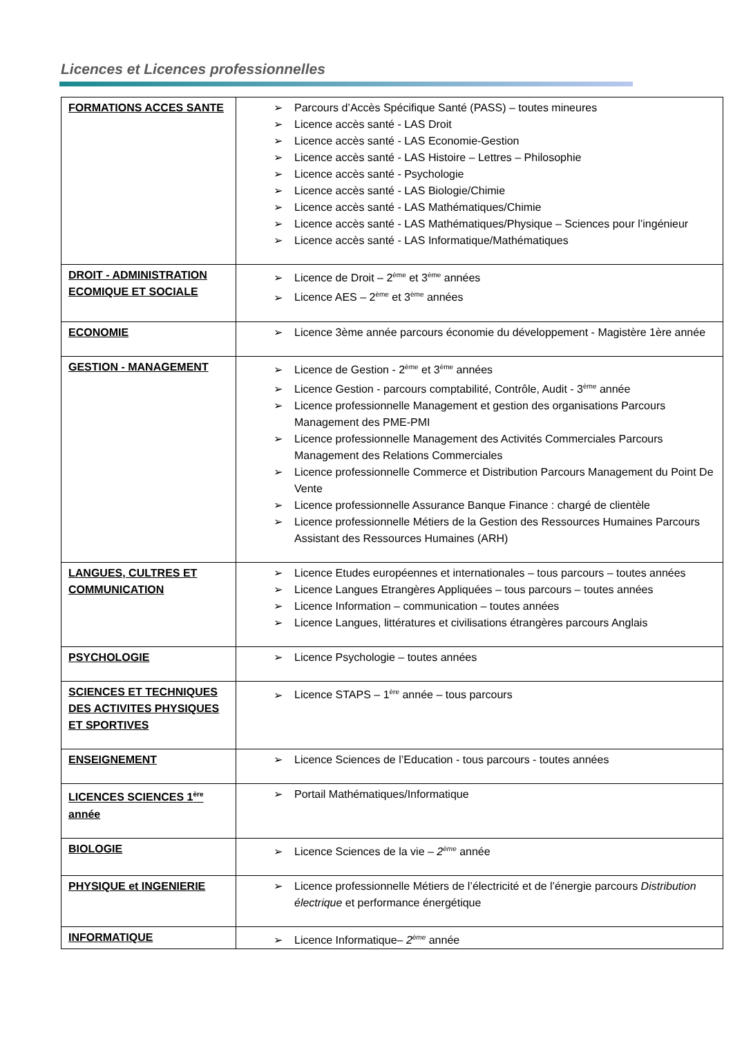Licences et Licences professionnelles
| FORMATIONS ACCES SANTE | ➢ Parcours d’Accès Spécifique Santé (PASS) – toutes mineures ➢ Licence accès santé - LAS Droit ➢ Licence accès santé - LAS Economie-Gestion ➢ Licence accès santé - LAS Histoire – Lettres – Philosophie ➢ Licence accès santé - Psychologie ➢ Licence accès santé - LAS Biologie/Chimie ➢ Licence accès santé - LAS Mathématiques/Chimie ➢ Licence accès santé - LAS Mathématiques/Physique – Sciences pour l’ingénieur ➢ Licence accès santé - LAS Informatique/Mathématiques |
| DROIT - ADMINISTRATION ECOMIQUE ET SOCIALE | ➢ Licence de Droit – 2<sup>ème</sup> et 3<sup>ème</sup> années ➢ Licence AES – 2<sup>ème</sup> et 3<sup>ème</sup> années |
| ECONOMIE | ➢ Licence 3ème année parcours économie du développement - Magistère 1ère année |
| GESTION - MANAGEMENT | ➢ Licence de Gestion - 2<sup>ème</sup> et 3<sup>ème</sup> années ➢ Licence Gestion - parcours comptabilité, Contrôle, Audit - 3<sup>ème</sup> année ➢ Licence professionnelle Management et gestion des organisations Parcours Management des PME-PMI ➢ Licence professionnelle Management des Activités Commerciales Parcours Management des Relations Commerciales ➢ Licence professionnelle Commerce et Distribution Parcours Management du Point De Vente ➢ Licence professionnelle Assurance Banque Finance : chargé de clientèle ➢ Licence professionnelle Métiers de la Gestion des Ressources Humaines Parcours Assistant des Ressources Humaines (ARH) |
| LANGUES, CULTRES ET COMMUNICATION | ➢ Licence Etudes européennes et internationales – tous parcours – toutes années ➢ Licence Langues Etrangères Appliquées – tous parcours – toutes années ➢ Licence Information – communication – toutes années ➢ Licence Langues, littératures et civilisations étrangères parcours Anglais |
| PSYCHOLOGIE | ➢ Licence Psychologie – toutes années |
| SCIENCES ET TECHNIQUES DES ACTIVITES PHYSIQUES ET SPORTIVES | ➢ Licence STAPS – 1<sup>ère</sup> année – tous parcours |
| ENSEIGNEMENT | ➢ Licence Sciences de l’Education - tous parcours - toutes années |
| LICENCES SCIENCES 1<sup>ère</sup> année | ➢ Portail Mathématiques/Informatique |
| BIOLOGIE | ➢ Licence Sciences de la vie – 2<sup>ème</sup> année |
| PHYSIQUE et INGENIERIE | ➢ Licence professionnelle Métiers de l’électricité et de l’énergie parcours Distribution électrique et performance énergétique |
| INFORMATIQUE | ➢ Licence Informatique– 2<sup>ème</sup> année |